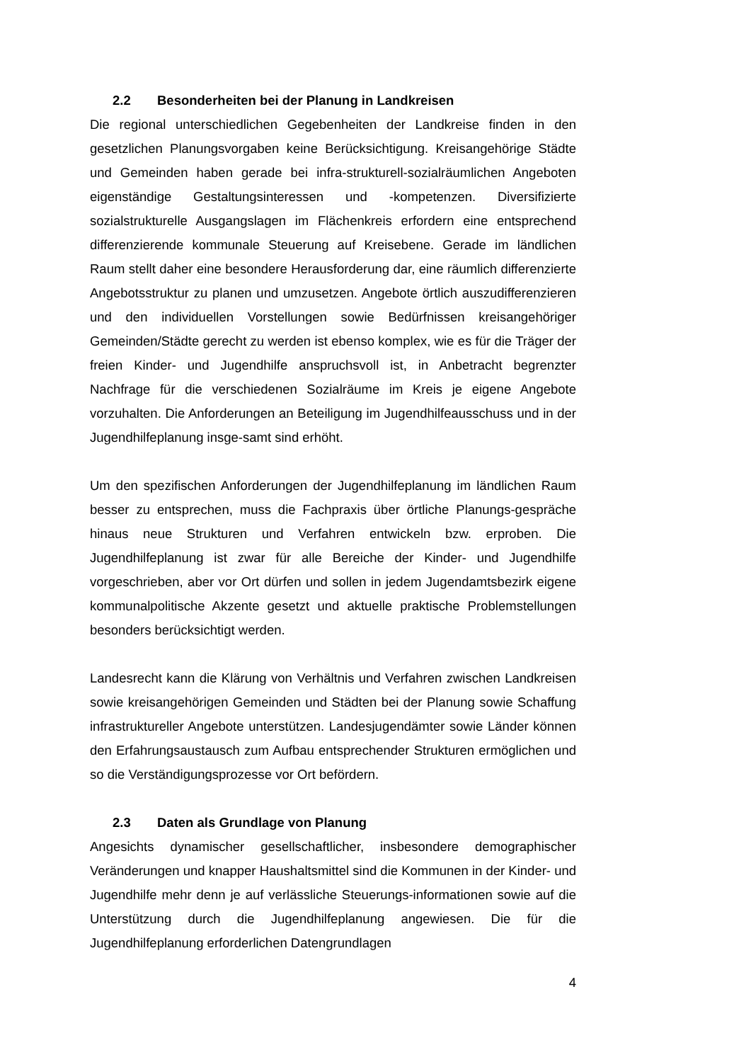2.2 Besonderheiten bei der Planung in Landkreisen
Die regional unterschiedlichen Gegebenheiten der Landkreise finden in den gesetzlichen Planungsvorgaben keine Berücksichtigung. Kreisangehörige Städte und Gemeinden haben gerade bei infra-strukturell-sozialräumlichen Angeboten eigenständige Gestaltungsinteressen und -kompetenzen. Diversifizierte sozialstrukturelle Ausgangslagen im Flächenkreis erfordern eine entsprechend differenzierende kommunale Steuerung auf Kreisebene. Gerade im ländlichen Raum stellt daher eine besondere Herausforderung dar, eine räumlich differenzierte Angebotsstruktur zu planen und umzusetzen. Angebote örtlich auszudifferenzieren und den individuellen Vorstellungen sowie Bedürfnissen kreisangehöriger Gemeinden/Städte gerecht zu werden ist ebenso komplex, wie es für die Träger der freien Kinder- und Jugendhilfe anspruchsvoll ist, in Anbetracht begrenzter Nachfrage für die verschiedenen Sozialräume im Kreis je eigene Angebote vorzuhalten. Die Anforderungen an Beteiligung im Jugendhilfeausschuss und in der Jugendhilfeplanung insge-samt sind erhöht.
Um den spezifischen Anforderungen der Jugendhilfeplanung im ländlichen Raum besser zu entsprechen, muss die Fachpraxis über örtliche Planungs-gespräche hinaus neue Strukturen und Verfahren entwickeln bzw. erproben. Die Jugendhilfeplanung ist zwar für alle Bereiche der Kinder- und Jugendhilfe vorgeschrieben, aber vor Ort dürfen und sollen in jedem Jugendamtsbezirk eigene kommunalpolitische Akzente gesetzt und aktuelle praktische Problemstellungen besonders berücksichtigt werden.
Landesrecht kann die Klärung von Verhältnis und Verfahren zwischen Landkreisen sowie kreisangehörigen Gemeinden und Städten bei der Planung sowie Schaffung infrastruktureller Angebote unterstützen. Landesjugendämter sowie Länder können den Erfahrungsaustausch zum Aufbau entsprechender Strukturen ermöglichen und so die Verständigungsprozesse vor Ort befördern.
2.3 Daten als Grundlage von Planung
Angesichts dynamischer gesellschaftlicher, insbesondere demographischer Veränderungen und knapper Haushaltsmittel sind die Kommunen in der Kinder- und Jugendhilfe mehr denn je auf verlässliche Steuerungs-informationen sowie auf die Unterstützung durch die Jugendhilfeplanung angewiesen. Die für die Jugendhilfeplanung erforderlichen Datengrundlagen
4